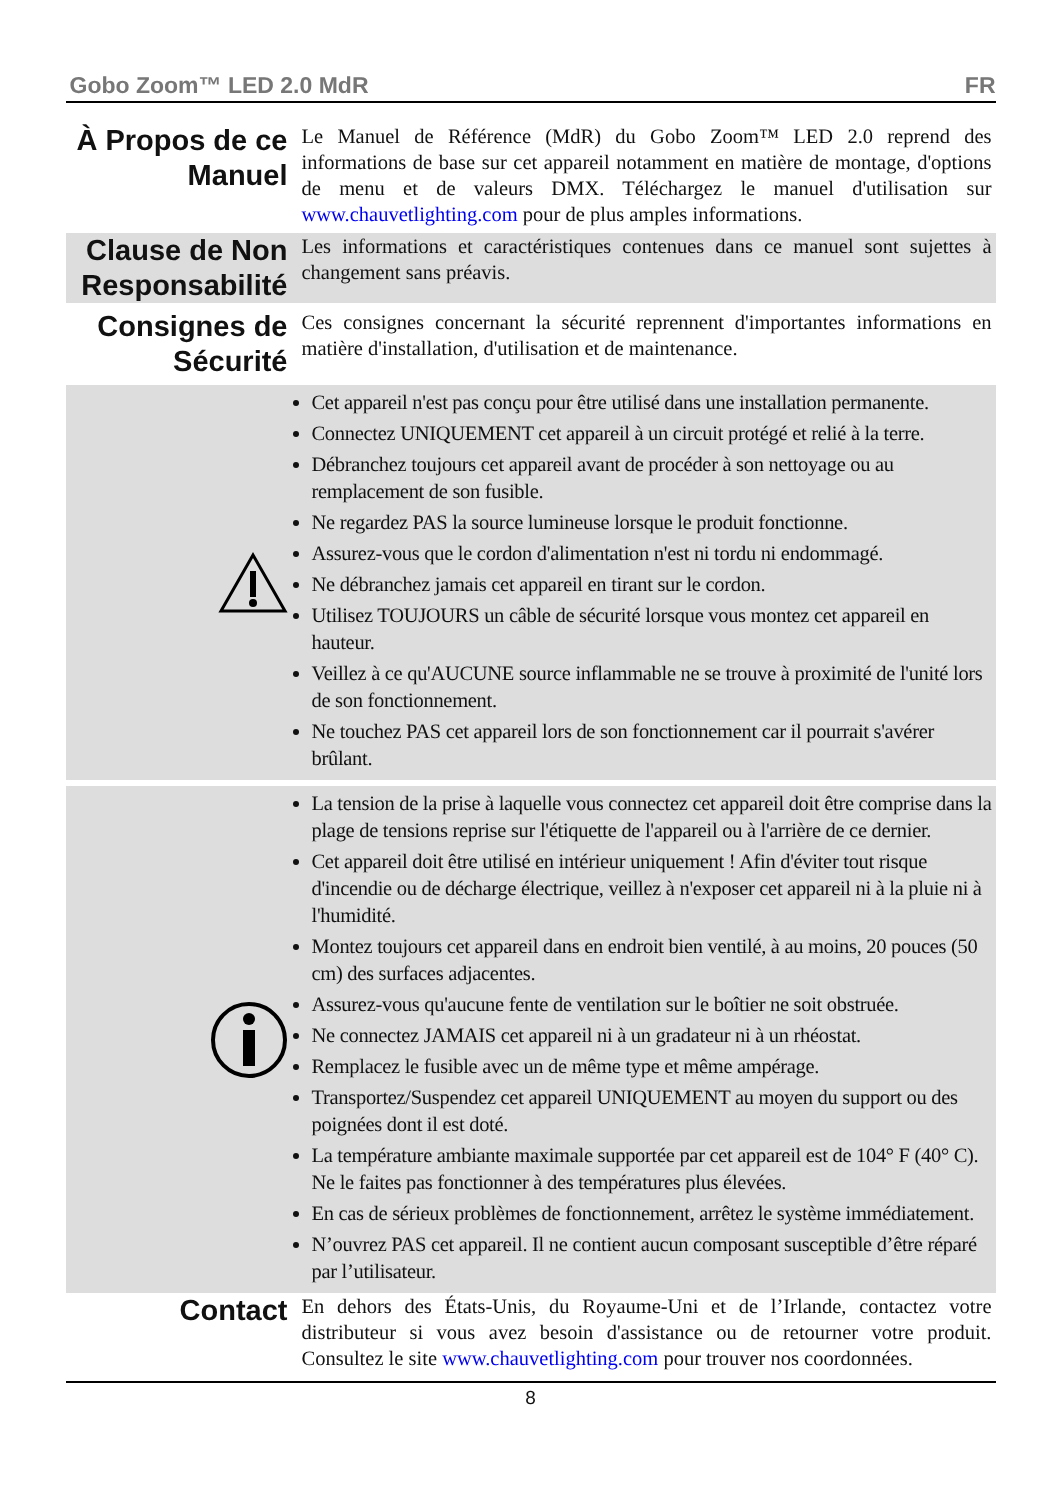Gobo Zoom™ LED 2.0 MdR FR
À Propos de ce Manuel
Le Manuel de Référence (MdR) du Gobo Zoom™ LED 2.0 reprend des informations de base sur cet appareil notamment en matière de montage, d'options de menu et de valeurs DMX. Téléchargez le manuel d'utilisation sur www.chauvetlighting.com pour de plus amples informations.
Clause de Non Responsabilité
Les informations et caractéristiques contenues dans ce manuel sont sujettes à changement sans préavis.
Consignes de Sécurité
Ces consignes concernant la sécurité reprennent d'importantes informations en matière d'installation, d'utilisation et de maintenance.
Cet appareil n'est pas conçu pour être utilisé dans une installation permanente.
Connectez UNIQUEMENT cet appareil à un circuit protégé et relié à la terre.
Débranchez toujours cet appareil avant de procéder à son nettoyage ou au remplacement de son fusible.
Ne regardez PAS la source lumineuse lorsque le produit fonctionne.
Assurez-vous que le cordon d'alimentation n'est ni tordu ni endommagé.
Ne débranchez jamais cet appareil en tirant sur le cordon.
Utilisez TOUJOURS un câble de sécurité lorsque vous montez cet appareil en hauteur.
Veillez à ce qu'AUCUNE source inflammable ne se trouve à proximité de l'unité lors de son fonctionnement.
Ne touchez PAS cet appareil lors de son fonctionnement car il pourrait s'avérer brûlant.
La tension de la prise à laquelle vous connectez cet appareil doit être comprise dans la plage de tensions reprise sur l'étiquette de l'appareil ou à l'arrière de ce dernier.
Cet appareil doit être utilisé en intérieur uniquement ! Afin d'éviter tout risque d'incendie ou de décharge électrique, veillez à n'exposer cet appareil ni à la pluie ni à l'humidité.
Montez toujours cet appareil dans en endroit bien ventilé, à au moins, 20 pouces (50 cm) des surfaces adjacentes.
Assurez-vous qu'aucune fente de ventilation sur le boîtier ne soit obstruée.
Ne connectez JAMAIS cet appareil ni à un gradateur ni à un rhéostat.
Remplacez le fusible avec un de même type et même ampérage.
Transportez/Suspendez cet appareil UNIQUEMENT au moyen du support ou des poignées dont il est doté.
La température ambiante maximale supportée par cet appareil est de 104° F (40° C). Ne le faites pas fonctionner à des températures plus élevées.
En cas de sérieux problèmes de fonctionnement, arrêtez le système immédiatement.
N’ouvrez PAS cet appareil. Il ne contient aucun composant susceptible d’être réparé par l’utilisateur.
Contact
En dehors des États-Unis, du Royaume-Uni et de l’Irlande, contactez votre distributeur si vous avez besoin d'assistance ou de retourner votre produit. Consultez le site www.chauvetlighting.com pour trouver nos coordonnées.
8